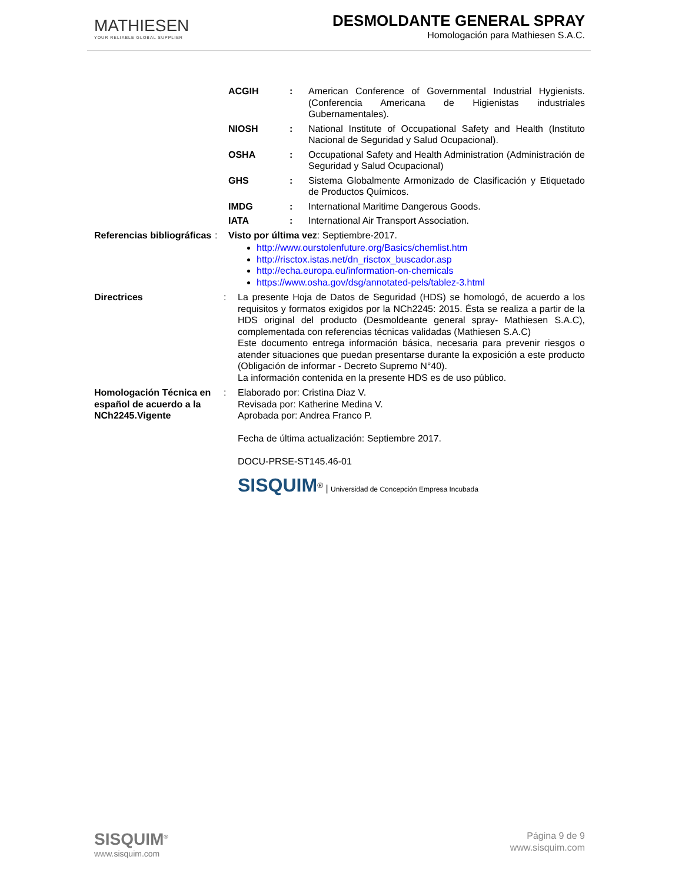MATHIESEN
YOUR RELIABLE GLOBAL SUPPLIER
DESMOLDANTE GENERAL SPRAY
Homologación para Mathiesen S.A.C.
ACGIH: American Conference of Governmental Industrial Hygienists. (Conferencia Americana de Higienistas industriales Gubernamentales).
NIOSH: National Institute of Occupational Safety and Health (Instituto Nacional de Seguridad y Salud Ocupacional).
OSHA: Occupational Safety and Health Administration (Administración de Seguridad y Salud Ocupacional)
GHS: Sistema Globalmente Armonizado de Clasificación y Etiquetado de Productos Químicos.
IMDG: International Maritime Dangerous Goods.
IATA: International Air Transport Association.
Referencias bibliográficas: Visto por última vez: Septiembre-2017.
http://www.ourstolenfuture.org/Basics/chemlist.htm
http://risctox.istas.net/dn_risctox_buscador.asp
http://echa.europa.eu/information-on-chemicals
https://www.osha.gov/dsg/annotated-pels/tablez-3.html
Directrices: La presente Hoja de Datos de Seguridad (HDS) se homologó, de acuerdo a los requisitos y formatos exigidos por la NCh2245: 2015. Ésta se realiza a partir de la HDS original del producto (Desmoldeante general spray- Mathiesen S.A.C), complementada con referencias técnicas validadas (Mathiesen S.A.C)
Este documento entrega información básica, necesaria para prevenir riesgos o atender situaciones que puedan presentarse durante la exposición a este producto (Obligación de informar - Decreto Supremo N°40).
La información contenida en la presente HDS es de uso público.
Homologación Técnica en español de acuerdo a la NCh2245.Vigente: Elaborado por: Cristina Diaz V.
Revisada por: Katherine Medina V.
Aprobada por: Andrea Franco P.
Fecha de última actualización: Septiembre 2017.
DOCU-PRSE-ST145.46-01
SISQUIM<sup>®</sup> | Universidad de Concepción Empresa Incubada
SISQUIM<sup>®</sup>
www.sisquim.com
Página 9 de 9
www.sisquim.com